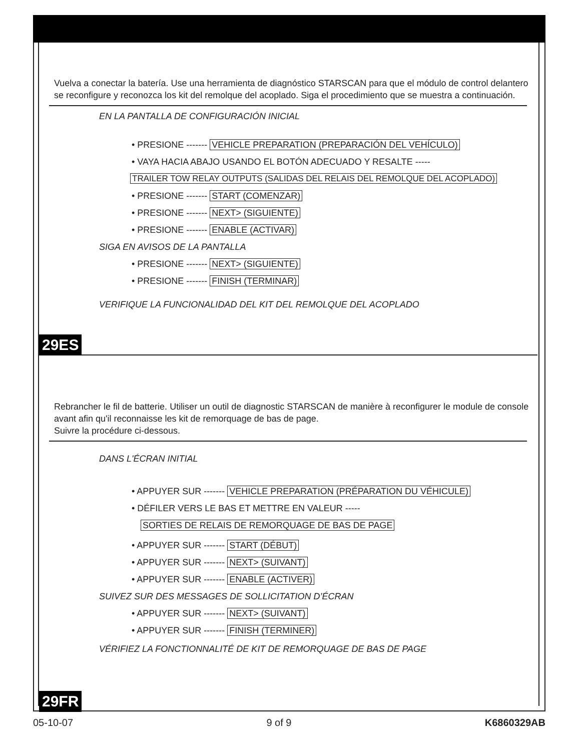Vuelva a conectar la batería. Use una herramienta de diagnóstico STARSCAN para que el módulo de control delantero se reconfigure y reconozca los kit del remolque del acoplado. Siga el procedimiento que se muestra a continuación.
EN LA PANTALLA DE CONFIGURACIÓN INICIAL
• PRESIONE ------- VEHICLE PREPARATION (PREPARACIÓN DEL VEHÍCULO)
• VAYA HACIA ABAJO USANDO EL BOTÓN ADECUADO Y RESALTE -----
TRAILER TOW RELAY OUTPUTS (SALIDAS DEL RELAIS DEL REMOLQUE DEL ACOPLADO)
• PRESIONE ------- START (COMENZAR)
• PRESIONE ------- NEXT> (SIGUIENTE)
• PRESIONE ------- ENABLE (ACTIVAR)
SIGA EN AVISOS DE LA PANTALLA
• PRESIONE ------- NEXT> (SIGUIENTE)
• PRESIONE ------- FINISH (TERMINAR)
VERIFIQUE LA FUNCIONALIDAD DEL KIT DEL REMOLQUE DEL ACOPLADO
29ES
Rebrancher le fil de batterie. Utiliser un outil de diagnostic STARSCAN de manière à reconfigurer le module de console avant afin qu'il reconnaisse les kit de remorquage de bas de page.
Suivre la procédure ci-dessous.
DANS L'ÉCRAN INITIAL
• APPUYER SUR ------- VEHICLE PREPARATION (PRÉPARATION DU VÉHICULE)
• DÉFILER VERS LE BAS ET METTRE EN VALEUR -----
SORTIES DE RELAIS DE REMORQUAGE DE BAS DE PAGE
• APPUYER SUR ------- START (DÉBUT)
• APPUYER SUR ------- NEXT> (SUIVANT)
• APPUYER SUR ------- ENABLE (ACTIVER)
SUIVEZ SUR DES MESSAGES DE SOLLICITATION D’ÉCRAN
• APPUYER SUR ------- NEXT> (SUIVANT)
• APPUYER SUR ------- FINISH (TERMINER)
VÉRIFIEZ LA FONCTIONNALITÉ DE KIT DE REMORQUAGE DE BAS DE PAGE
29FR
05-10-07 9 of 9 K6860329AB